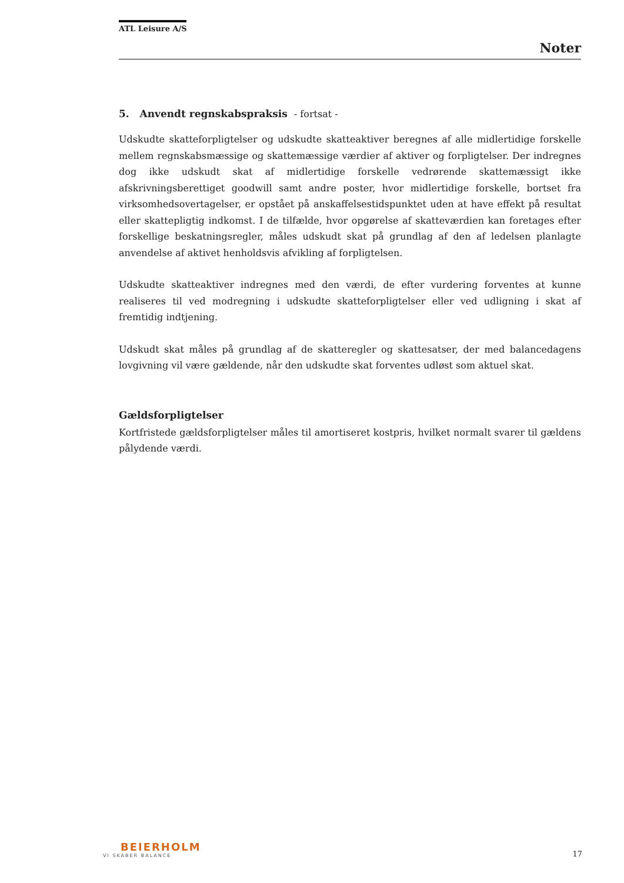ATL Leisure A/S
Noter
5. Anvendt regnskabspraksis - fortsat -
Udskudte skatteforpligtelser og udskudte skatteaktiver beregnes af alle midlertidige forskelle mellem regnskabsmæssige og skattemæssige værdier af aktiver og forpligtelser. Der indregnes dog ikke udskudt skat af midlertidige forskelle vedrørende skattemæssigt ikke afskrivningsberettiget goodwill samt andre poster, hvor midlertidige forskelle, bortset fra virksomhedsovertagelser, er opstået på anskaffelsestidspunktet uden at have effekt på resultat eller skattepligtig indkomst. I de tilfælde, hvor opgørelse af skatteværdien kan foretages efter forskellige beskatningsregler, måles udskudt skat på grundlag af den af ledelsen planlagte anvendelse af aktivet henholdsvis afvikling af forpligtelsen.
Udskudte skatteaktiver indregnes med den værdi, de efter vurdering forventes at kunne realiseres til ved modregning i udskudte skatteforpligtelser eller ved udligning i skat af fremtidig indtjening.
Udskudt skat måles på grundlag af de skatteregler og skattesatser, der med balancedagens lovgivning vil være gældende, når den udskudte skat forventes udløst som aktuel skat.
Gældsforpligtelser
Kortfristede gældsforpligtelser måles til amortiseret kostpris, hvilket normalt svarer til gældens pålydende værdi.
BEIERHOLM
VI SKABER BALANCE
17